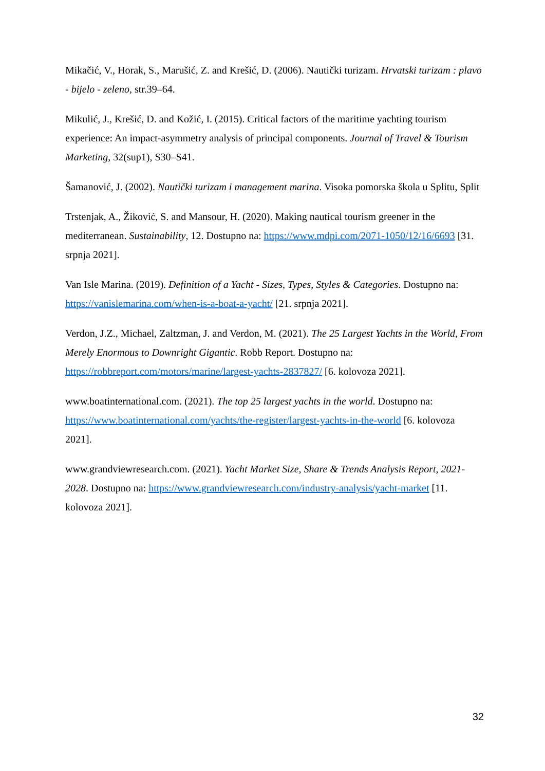Mikačić, V., Horak, S., Marušić, Z. and Krešić, D. (2006). Nautički turizam. Hrvatski turizam : plavo - bijelo - zeleno, str.39–64.
Mikulić, J., Krešić, D. and Kožić, I. (2015). Critical factors of the maritime yachting tourism experience: An impact-asymmetry analysis of principal components. Journal of Travel & Tourism Marketing, 32(sup1), S30–S41.
Šamanović, J. (2002). Nautički turizam i management marina. Visoka pomorska škola u Splitu, Split
Trstenjak, A., Žiković, S. and Mansour, H. (2020). Making nautical tourism greener in the mediterranean. Sustainability, 12. Dostupno na: https://www.mdpi.com/2071-1050/12/16/6693 [31. srpnja 2021].
Van Isle Marina. (2019). Definition of a Yacht - Sizes, Types, Styles & Categories. Dostupno na: https://vanislemarina.com/when-is-a-boat-a-yacht/ [21. srpnja 2021].
Verdon, J.Z., Michael, Zaltzman, J. and Verdon, M. (2021). The 25 Largest Yachts in the World, From Merely Enormous to Downright Gigantic. Robb Report. Dostupno na: https://robbreport.com/motors/marine/largest-yachts-2837827/ [6. kolovoza 2021].
www.boatinternational.com. (2021). The top 25 largest yachts in the world. Dostupno na: https://www.boatinternational.com/yachts/the-register/largest-yachts-in-the-world [6. kolovoza 2021].
www.grandviewresearch.com. (2021). Yacht Market Size, Share & Trends Analysis Report, 2021-2028. Dostupno na: https://www.grandviewresearch.com/industry-analysis/yacht-market [11. kolovoza 2021].
32